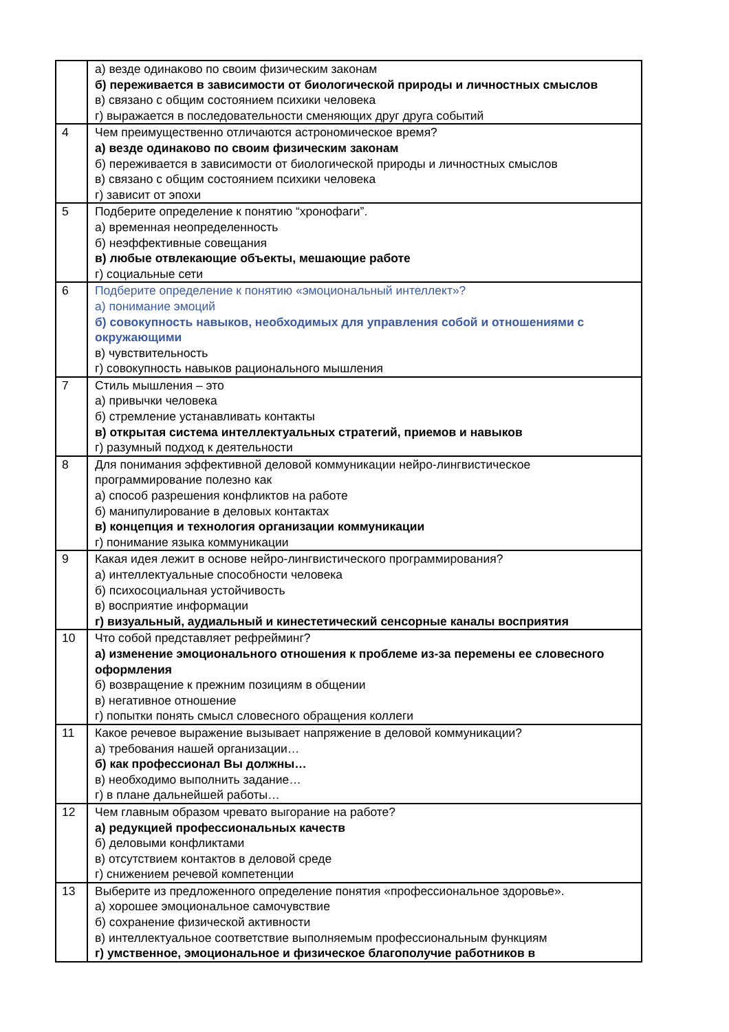| | а) везде одинаково по своим физическим законам б) переживается в зависимости от биологической природы и личностных смыслов в) связано с общим состоянием психики человека г) выражается в последовательности сменяющих друг друга событий |
| 4 | Чем преимущественно отличаются астрономическое время? а) везде одинаково по своим физическим законам б) переживается в зависимости от биологической природы и личностных смыслов в) связано с общим состоянием психики человека г) зависит от эпохи |
| 5 | Подберите определение к понятию “хронофаги”. а) временная неопределенность б) неэффективные совещания в) любые отвлекающие объекты, мешающие работе г) социальные сети |
| 6 | Подберите определение к понятию «эмоциональный интеллект»? а) понимание эмоций б) совокупность навыков, необходимых для управления собой и отношениями с окружающими в) чувствительность г) совокупность навыков рационального мышления |
| 7 | Стиль мышления – это а) привычки человека б) стремление устанавливать контакты в) открытая система интеллектуальных стратегий, приемов и навыков г) разумный подход к деятельности |
| 8 | Для понимания эффективной деловой коммуникации нейро-лингвистическое программирование полезно как а) способ разрешения конфликтов на работе б) манипулирование в деловых контактах в) концепция и технология организации коммуникации г) понимание языка коммуникации |
| 9 | Какая идея лежит в основе нейро-лингвистического программирования? а) интеллектуальные способности человека б) психосоциальная устойчивость в) восприятие информации г) визуальный, аудиальный и кинестетический сенсорные каналы восприятия |
| 10 | Что собой представляет рефрейминг? а) изменение эмоционального отношения к проблеме из-за перемены ее словесного оформления б) возвращение к прежним позициям в общении в) негативное отношение г) попытки понять смысл словесного обращения коллеги |
| 11 | Какое речевое выражение вызывает напряжение в деловой коммуникации? а) требования нашей организации… б) как профессионал Вы должны… в) необходимо выполнить задание… г) в плане дальнейшей работы… |
| 12 | Чем главным образом чревато выгорание на работе? а) редукцией профессиональных качеств б) деловыми конфликтами в) отсутствием контактов в деловой среде г) снижением речевой компетенции |
| 13 | Выберите из предложенного определение понятия «профессиональное здоровье». а) хорошее эмоциональное самочувствие б) сохранение физической активности в) интеллектуальное соответствие выполняемым профессиональным функциям г) умственное, эмоциональное и физическое благополучие работников в |